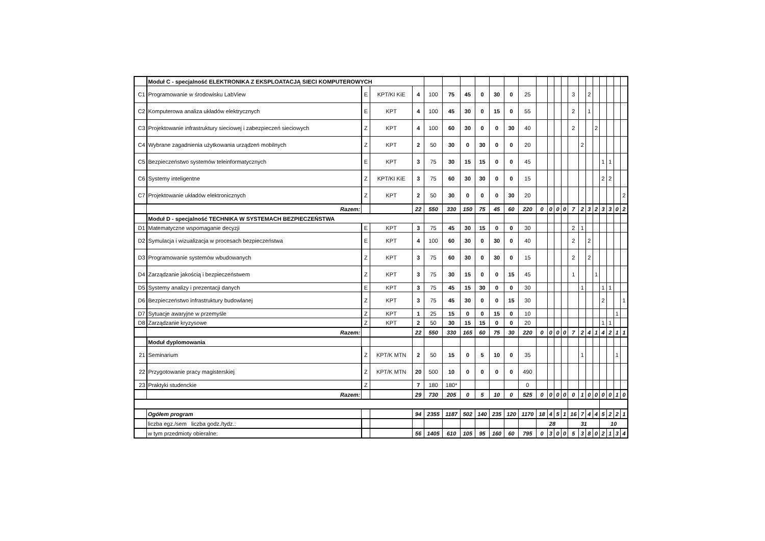| | Moduł C - specjalność ELEKTRONIKA Z EKSPLOATACJĄ SIECI KOMPUTEROWYCH | | | | | | | | | | | | | | | | | | | | | | |
| C1 | Programowanie w środowisku LabView | E | KPT/KI KiE | 4 | 100 | 75 | 45 | 0 | 30 | 0 | 25 | | | | | 3 | | 2 | | | | | |
| C2 | Komputerowa analiza układów elektrycznych | E | KPT | 4 | 100 | 45 | 30 | 0 | 15 | 0 | 55 | | | | | 2 | | 1 | | | | | |
| C3 | Projektowanie infrastruktury sieciowej i zabezpieczeń sieciowych | Z | KPT | 4 | 100 | 60 | 30 | 0 | 0 | 30 | 40 | | | | | 2 | | | 2 | | | | |
| C4 | Wybrane zagadnienia użytkowania urządzeń mobilnych | Z | KPT | 2 | 50 | 30 | 0 | 30 | 0 | 0 | 20 | | | | | | 2 | | | | | | |
| C5 | Bezpieczeństwo systemów teleinformatycznych | E | KPT | 3 | 75 | 30 | 15 | 15 | 0 | 0 | 45 | | | | | | | | | 1 | 1 | | |
| C6 | Systemy inteligentne | Z | KPT/KI KiE | 3 | 75 | 60 | 30 | 30 | 0 | 0 | 15 | | | | | | | | | 2 | 2 | | |
| C7 | Projektowanie układów elektronicznych | Z | KPT | 2 | 50 | 30 | 0 | 0 | 0 | 30 | 20 | | | | | | | | | | | | 2 |
| | Razem: | | | 22 | 550 | 330 | 150 | 75 | 45 | 60 | 220 | 0 | 0 | 0 | 0 | 7 | 2 | 3 | 2 | 3 | 3 | 0 | 2 |
| | Moduł D - specjalność TECHNIKA W SYSTEMACH BEZPIECZEŃSTWA | | | | | | | | | | | | | | | | | | | | | | |
| D1 | Matematyczne wspomaganie decyzji | E | KPT | 3 | 75 | 45 | 30 | 15 | 0 | 0 | 30 | | | | | 2 | 1 | | | | | | |
| D2 | Symulacja i wizualizacja w procesach bezpieczeństwa | E | KPT | 4 | 100 | 60 | 30 | 0 | 30 | 0 | 40 | | | | | 2 | | 2 | | | | | |
| D3 | Programowanie systemów wbudowanych | Z | KPT | 3 | 75 | 60 | 30 | 0 | 30 | 0 | 15 | | | | | 2 | | 2 | | | | | |
| D4 | Zarządzanie jakością i bezpieczeństwem | Z | KPT | 3 | 75 | 30 | 15 | 0 | 0 | 15 | 45 | | | | | 1 | | | 1 | | | | |
| D5 | Systemy analizy i prezentacji danych | E | KPT | 3 | 75 | 45 | 15 | 30 | 0 | 0 | 30 | | | | | | 1 | | | 1 | 1 | | |
| D6 | Bezpieczeństwo infrastruktury budowlanej | Z | KPT | 3 | 75 | 45 | 30 | 0 | 0 | 15 | 30 | | | | | | | | | 2 | | | 1 |
| D7 | Sytuacje awaryjne w przemyśle | Z | KPT | 1 | 25 | 15 | 0 | 0 | 15 | 0 | 10 | | | | | | | | | | | 1 | |
| D8 | Zarządzanie kryzysowe | Z | KPT | 2 | 50 | 30 | 15 | 15 | 0 | 0 | 20 | | | | | | | | | 1 | 1 | | |
| | Razem: | | | 22 | 550 | 330 | 165 | 60 | 75 | 30 | 220 | 0 | 0 | 0 | 0 | 7 | 2 | 4 | 1 | 4 | 2 | 1 | 1 |
| | Moduł dyplomowania | | | | | | | | | | | | | | | | | | | | | | |
| 21 | Seminarium | Z | KPT/K MTN | 2 | 50 | 15 | 0 | 5 | 10 | 0 | 35 | | | | | | 1 | | | | | 1 | |
| 22 | Przygotowanie pracy magisterskiej | Z | KPT/K MTN | 20 | 500 | 10 | 0 | 0 | 0 | 0 | 490 | | | | | | | | | | | | |
| 23 | Praktyki studenckie | Z | | 7 | 180 | 180* | | | | | 0 | | | | | | | | | | | | |
| | Razem: | | | 29 | 730 | 205 | 0 | 5 | 10 | 0 | 525 | 0 | 0 | 0 | 0 | 0 | 1 | 0 | 0 | 0 | 0 | 1 | 0 |
| | Ogółem program | | | 94 | 2355 | 1187 | 502 | 140 | 235 | 120 | 1170 | 18 | 4 | 5 | 1 | 16 | 7 | 4 | 4 | 5 | 2 | 2 | 1 |
| | liczba egz./sem liczba godz./tydz.: | | | | | | | | | | | 28 | | | | 31 | | | | 10 | | | |
| | w tym przedmioty obieralne: | | | 56 | 1405 | 610 | 105 | 95 | 160 | 60 | 795 | 0 | 3 | 0 | 0 | 5 | 3 | 8 | 0 | 2 | 1 | 3 | 4 |